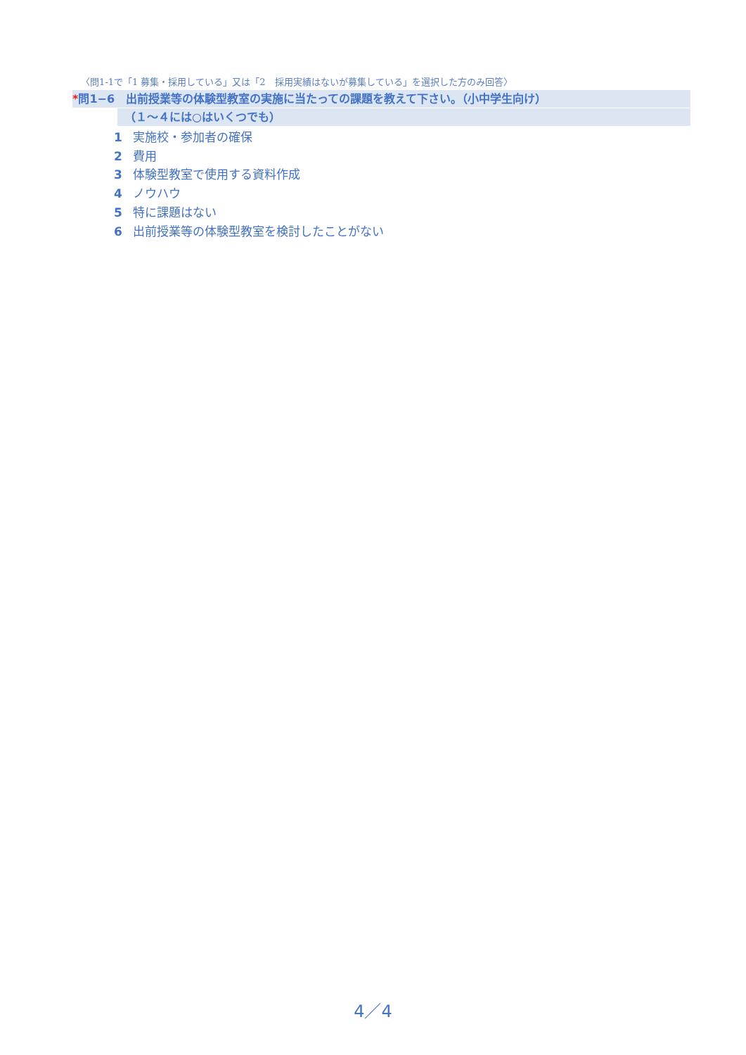〈問1-1で「1 募集・採用している」又は「2　採用実績はないが募集している」を選択した方のみ回答〉
*問1−6　出前授業等の体験型教室の実施に当たっての課題を教えて下さい。（小中学生向け）
（１～４には○はいくつでも）
1 実施校・参加者の確保
2 費用
3 体験型教室で使用する資料作成
4 ノウハウ
5 特に課題はない
6 出前授業等の体験型教室を検討したことがない
4／4